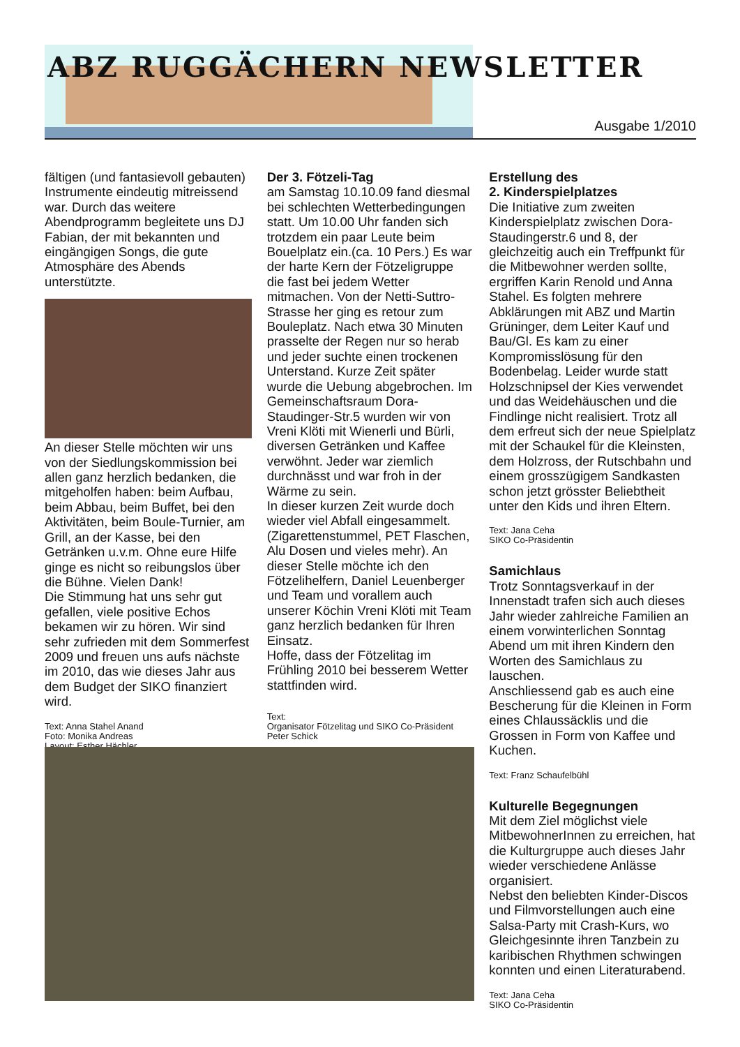ABZ RUGGÄCHERN NEWSLETTER
Ausgabe 1/2010
fältigen (und fantasievoll gebauten) Instrumente eindeutig mitreissend war. Durch das weitere Abendprogramm begleitete uns DJ Fabian, der mit bekannten und eingängigen Songs, die gute Atmosphäre des Abends unterstützte.
An dieser Stelle möchten wir uns von der Siedlungskommission bei allen ganz herzlich bedanken, die mitgeholfen haben: beim Aufbau, beim Abbau, beim Buffet, bei den Aktivitäten, beim Boule-Turnier, am Grill, an der Kasse, bei den Getränken u.v.m. Ohne eure Hilfe ginge es nicht so reibungslos über die Bühne. Vielen Dank!
Die Stimmung hat uns sehr gut gefallen, viele positive Echos bekamen wir zu hören. Wir sind sehr zufrieden mit dem Sommerfest 2009 und freuen uns aufs nächste im 2010, das wie dieses Jahr aus dem Budget der SIKO finanziert wird.
Text: Anna Stahel Anand
Foto: Monika Andreas
Layout: Esther Hächler
Der 3. Fötzeli-Tag
am Samstag 10.10.09 fand diesmal bei schlechten Wetterbedingungen statt. Um 10.00 Uhr fanden sich trotzdem ein paar Leute beim Bouelplatz ein.(ca. 10 Pers.) Es war der harte Kern der Fötzeligruppe die fast bei jedem Wetter mitmachen. Von der Netti-Suttro-Strasse her ging es retour zum Bouleplatz. Nach etwa 30 Minuten prasselte der Regen nur so herab und jeder suchte einen trockenen Unterstand. Kurze Zeit später wurde die Uebung abgebrochen. Im Gemeinschaftsraum Dora-Staudinger-Str.5 wurden wir von Vreni Klöti mit Wienerli und Bürli, diversen Getränken und Kaffee verwöhnt. Jeder war ziemlich durchnässt und war froh in der Wärme zu sein.
In dieser kurzen Zeit wurde doch wieder viel Abfall eingesammelt. (Zigarettenstummel, PET Flaschen, Alu Dosen und vieles mehr). An dieser Stelle möchte ich den Fötzelihelfern, Daniel Leuenberger und Team und vorallem auch unserer Köchin Vreni Klöti mit Team ganz herzlich bedanken für Ihren Einsatz.
Hoffe, dass der Fötzelitag im Frühling 2010 bei besserem Wetter stattfinden wird.
Text:
Organisator Fötzelitag und SIKO Co-Präsident Peter Schick
Erstellung des
2. Kinderspielplatzes
Die Initiative zum zweiten Kinderspielplatz zwischen Dora-Staudingerstr.6 und 8, der gleichzeitig auch ein Treffpunkt für die Mitbewohner werden sollte, ergriffen Karin Renold und Anna Stahel. Es folgten mehrere Abklärungen mit ABZ und Martin Grüninger, dem Leiter Kauf und Bau/Gl. Es kam zu einer Kompromisslösung für den Bodenbelag. Leider wurde statt Holzschnipsel der Kies verwendet und das Weidehäuschen und die Findlinge nicht realisiert. Trotz all dem erfreut sich der neue Spielplatz mit der Schaukel für die Kleinsten, dem Holzross, der Rutschbahn und einem grosszügigem Sandkasten schon jetzt grösster Beliebtheit unter den Kids und ihren Eltern.
Text: Jana Ceha
SIKO Co-Präsidentin
Samichlaus
Trotz Sonntagsverkauf in der Innenstadt trafen sich auch dieses Jahr wieder zahlreiche Familien an einem vorwinterlichen Sonntag Abend um mit ihren Kindern den Worten des Samichlaus zu lauschen.
Anschliessend gab es auch eine Bescherung für die Kleinen in Form eines Chlaussäcklis und die Grossen in Form von Kaffee und Kuchen.
Text: Franz Schaufelbühl
Kulturelle Begegnungen
Mit dem Ziel möglichst viele MitbewohnerInnen zu erreichen, hat die Kulturgruppe auch dieses Jahr wieder verschiedene Anlässe organisiert.
Nebst den beliebten Kinder-Discos und Filmvorstellungen auch eine Salsa-Party mit Crash-Kurs, wo Gleichgesinnte ihren Tanzbein zu karibischen Rhythmen schwingen konnten und einen Literaturabend.
Text: Jana Ceha
SIKO Co-Präsidentin